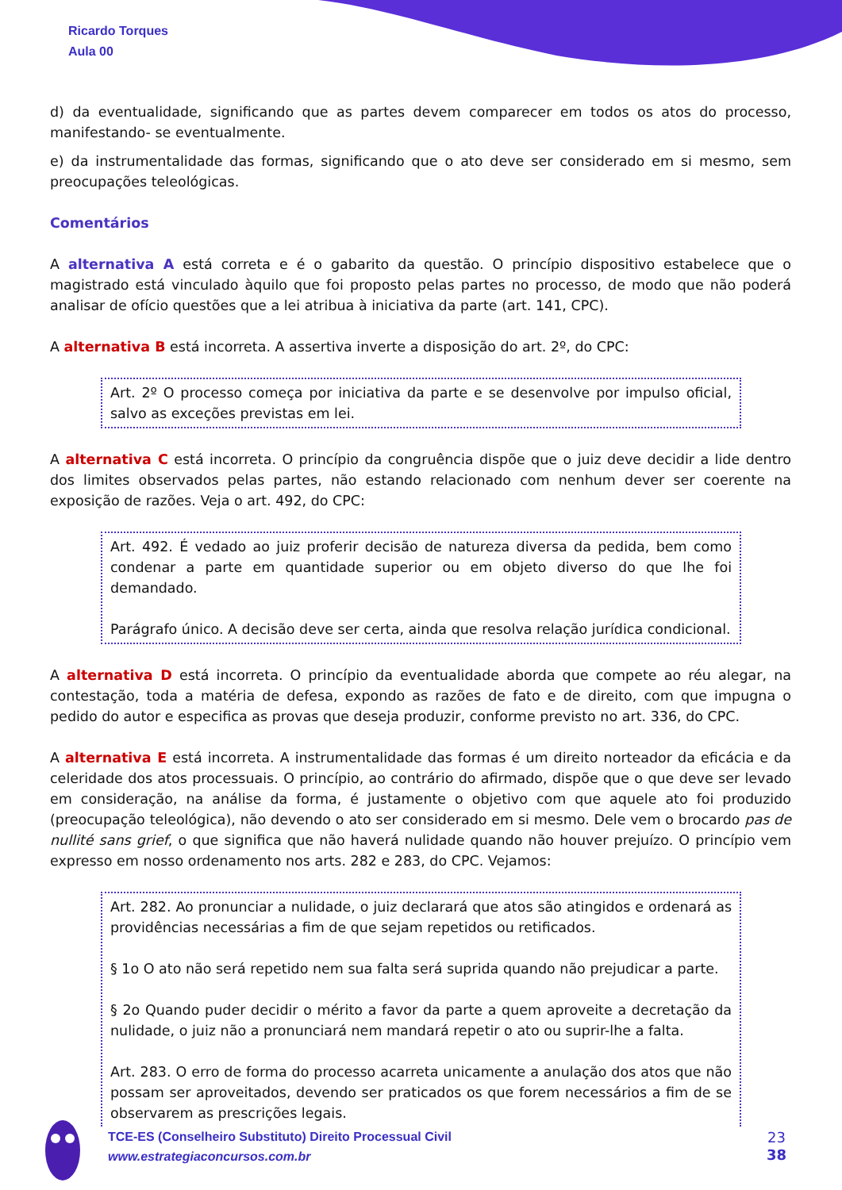Ricardo Torques
Aula 00
d) da eventualidade, significando que as partes devem comparecer em todos os atos do processo, manifestando- se eventualmente.
e) da instrumentalidade das formas, significando que o ato deve ser considerado em si mesmo, sem preocupações teleológicas.
Comentários
A alternativa A está correta e é o gabarito da questão. O princípio dispositivo estabelece que o magistrado está vinculado àquilo que foi proposto pelas partes no processo, de modo que não poderá analisar de ofício questões que a lei atribua à iniciativa da parte (art. 141, CPC).
A alternativa B está incorreta. A assertiva inverte a disposição do art. 2º, do CPC:
Art. 2º O processo começa por iniciativa da parte e se desenvolve por impulso oficial, salvo as exceções previstas em lei.
A alternativa C está incorreta. O princípio da congruência dispõe que o juiz deve decidir a lide dentro dos limites observados pelas partes, não estando relacionado com nenhum dever ser coerente na exposição de razões. Veja o art. 492, do CPC:
Art. 492. É vedado ao juiz proferir decisão de natureza diversa da pedida, bem como condenar a parte em quantidade superior ou em objeto diverso do que lhe foi demandado.
Parágrafo único. A decisão deve ser certa, ainda que resolva relação jurídica condicional.
A alternativa D está incorreta. O princípio da eventualidade aborda que compete ao réu alegar, na contestação, toda a matéria de defesa, expondo as razões de fato e de direito, com que impugna o pedido do autor e especifica as provas que deseja produzir, conforme previsto no art. 336, do CPC.
A alternativa E está incorreta. A instrumentalidade das formas é um direito norteador da eficácia e da celeridade dos atos processuais. O princípio, ao contrário do afirmado, dispõe que o que deve ser levado em consideração, na análise da forma, é justamente o objetivo com que aquele ato foi produzido (preocupação teleológica), não devendo o ato ser considerado em si mesmo. Dele vem o brocardo pas de nullité sans grief, o que significa que não haverá nulidade quando não houver prejuízo. O princípio vem expresso em nosso ordenamento nos arts. 282 e 283, do CPC. Vejamos:
Art. 282. Ao pronunciar a nulidade, o juiz declarará que atos são atingidos e ordenará as providências necessárias a fim de que sejam repetidos ou retificados.
§ 1o O ato não será repetido nem sua falta será suprida quando não prejudicar a parte.
§ 2o Quando puder decidir o mérito a favor da parte a quem aproveite a decretação da nulidade, o juiz não a pronunciará nem mandará repetir o ato ou suprir-lhe a falta.
Art. 283. O erro de forma do processo acarreta unicamente a anulação dos atos que não possam ser aproveitados, devendo ser praticados os que forem necessários a fim de se observarem as prescrições legais.
TCE-ES (Conselheiro Substituto) Direito Processual Civil
www.estrategiaconcursos.com.br
23
38